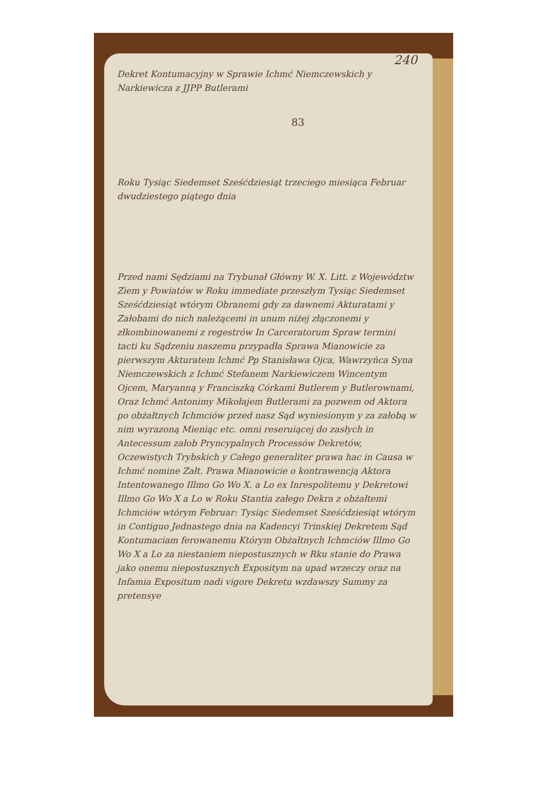240
Dekret Kontumacyjny w Sprawie Ichmć Niemczewskich y Narkiewicza z JJPP Butlerami
83
Roku Tysiąc Siedemset Sześćdziesiąt trzeciego miesiąca Februar dwudziestego piątego dnia
Przed nami Sędziami na Trybunał Główny W. X. Litt. z Województw Ziem y Powiatów w Roku immediate przeszłym Tysiąc Siedemset Sześćdziesiąt wtórym Obranemi gdy za dawnemi Akturatami y Załobami do nich należącemi in unum niżej złączonemi y złkombinowanemi z regestrów In Carceratorum Spraw termini tacti ku Sądzeniu naszemu przypadła Sprawa Mianowicie za pierwszym Akturatem Ichmć Pp Stanisława Ojca, Wawrzyńca Syna Niemczewskich z Ichmć Stefanem Narkiewiczem Wincentym Ojcem, Maryanną y Franciszką Córkami Butlerem y Butlerownami, Oraz Ichmć Antonimy Mikołajem Butlerami za pozwem od Aktora po obżałtnych Ichmciów przed nasz Sąd wyniesionym y za załobą w nim wyrazoną Mieniąc etc. omni reseruiącej do zasłych in Antecessum załob Pryncypalnych Processów Dekretów, Oczewistych Trybskich y Całego generaliter prawa hac in Causa w Ichmć nomine Załt. Prawa Mianowicie o kontrawencją Aktora Intentowanego Illmo Go Wo X. a Lo ex Inrespolitemu y Dekretowi Illmo Go Wo X a Lo w Roku Stantia załego Dekra z obżałtemi Ichmciów wtórym Februar: Tysiąc Siedemset Sześćdziesiąt wtórym in Contiguo Jednastego dnia na Kadencyi Trinskiej Dekretem Sąd Kontumaciam ferowanemu Którym Obżałtnych Ichmciów Illmo Go Wo X a Lo za niestaniem niepostusznych w Rku stanie do Prawa jako onemu niepostusznych Expositym na upad wrzeczy oraz na Infamia Expositum nadi vigore Dekretu wzdawszy Summy za pretensye